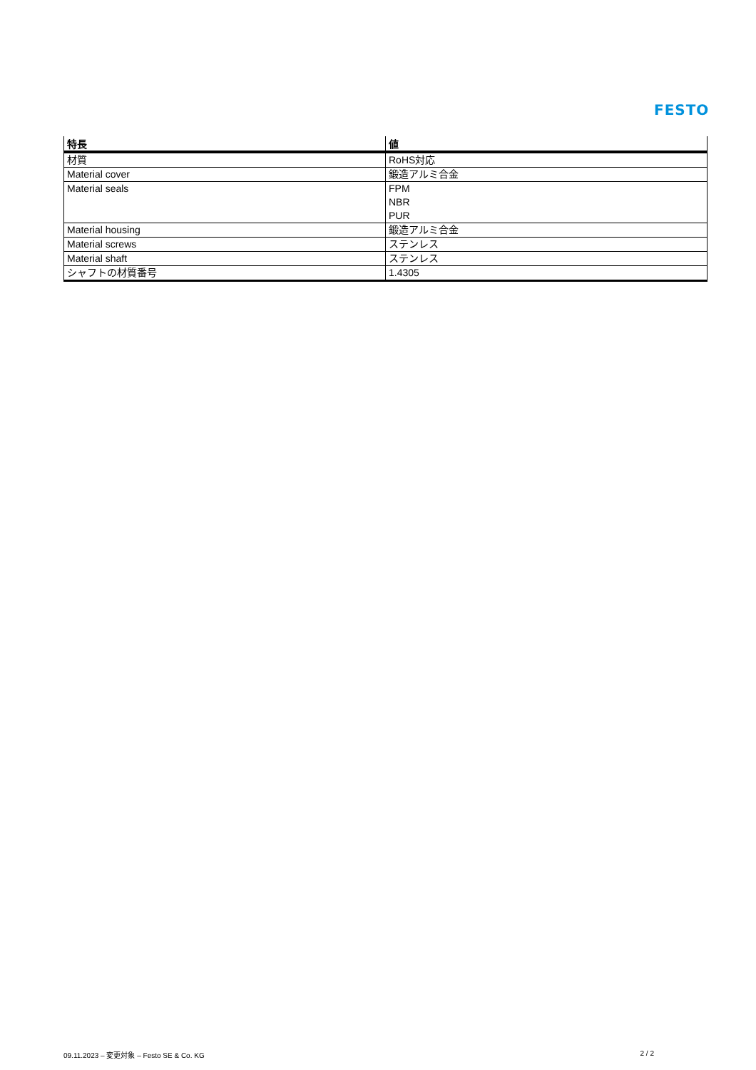FESTO
| 特長 | 値 |
| --- | --- |
| 材質 | RoHS対応 |
| Material cover | 鍛造アルミ合金 |
| Material seals | FPM NBR PUR |
| Material housing | 鍛造アルミ合金 |
| Material screws | ステンレス |
| Material shaft | ステンレス |
| シャフトの材質番号 | 1.4305 |
09.11.2023 – 変更対象 – Festo SE & Co. KG 2 / 2